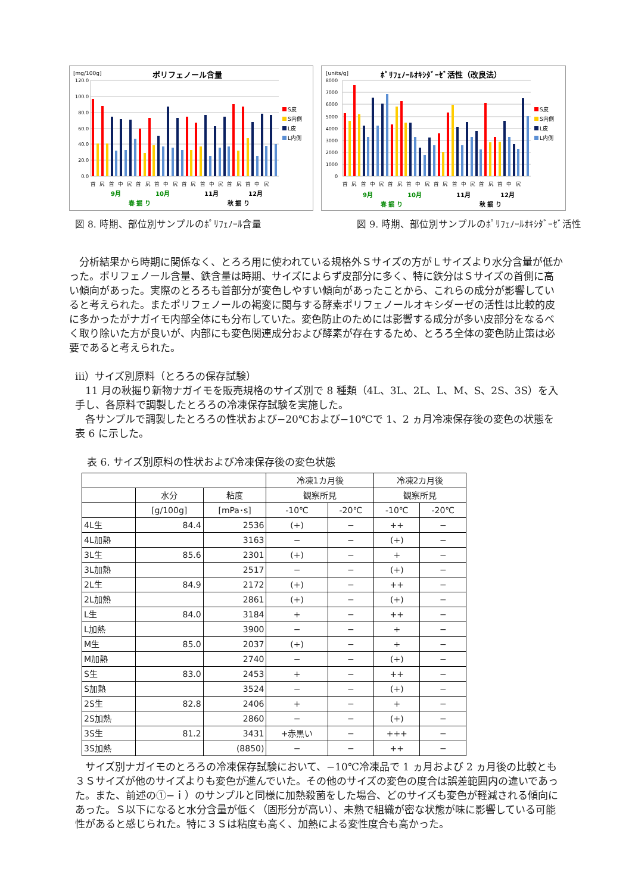[mg/100g]
ポリフェノール含量
120.0
100.0
80.0
60.0
40.0
20.0
0.0
S皮
S内側
L皮
L内側
首尻首中尻首尻首中尻首尻首中尻首尻首中尻
9月
10月
11月
12月
春 掘 り
秋 掘 り
[units/g]
ﾎﾟﾘﾌｪﾉｰﾙｵｷｼﾀﾞｰｾﾞ活性（改良法）
8000
7000
6000
5000
4000
3000
2000
1000
0
S皮
S内側
L皮
L内側
首尻首中尻首尻首中尻首尻首中尻首尻首中尻
9月
10月
11月
12月
春 掘 り
秋 掘 り
図 8. 時期、部位別サンプルのﾎﾟﾘﾌｪﾉｰﾙ含量 図 9. 時期、部位別サンプルのﾎﾟﾘﾌｪﾉｰﾙｵｷｼﾀﾞｰｾﾞ活性
　分析結果から時期に関係なく、とろろ用に使われている規格外Ｓサイズの方がＬサイズより水分含量が低かった。ポリフェノール含量、鉄含量は時期、サイズによらず皮部分に多く、特に鉄分はＳサイズの首側に高い傾向があった。実際のとろろも首部分が変色しやすい傾向があったことから、これらの成分が影響していると考えられた。またポリフェノールの褐変に関与する酵素ポリフェノールオキシダーゼの活性は比較的皮に多かったがナガイモ内部全体にも分布していた。変色防止のためには影響する成分が多い皮部分をなるべく取り除いた方が良いが、内部にも変色関連成分および酵素が存在するため、とろろ全体の変色防止策は必要であると考えられた。
ⅲ）サイズ別原料（とろろの保存試験）
　11 月の秋掘り新物ナガイモを販売規格のサイズ別で 8 種類（4L、3L、2L、L、M、S、2S、3S）を入手し、各原料で調製したとろろの冷凍保存試験を実施した。
　各サンプルで調製したとろろの性状および−20℃および−10℃で 1、2 ヵ月冷凍保存後の変色の状態を表 6 に示した。
表 6. サイズ別原料の性状および冷凍保存後の変色状態
| | | | 冷凍1カ月後 | | 冷凍2カ月後 | |
| | 水分 | 粘度 | 観察所見 | | 観察所見 | |
| | [g/100g] | [mPa･s] | -10℃ | -20℃ | -10℃ | -20℃ |
| 4L生 | 84.4 | 2536 | (+) | − | ++ | − |
| 4L加熱 | | 3163 | − | − | (+) | − |
| 3L生 | 85.6 | 2301 | (+) | − | + | − |
| 3L加熱 | | 2517 | − | − | (+) | − |
| 2L生 | 84.9 | 2172 | (+) | − | ++ | − |
| 2L加熱 | | 2861 | (+) | − | (+) | − |
| L生 | 84.0 | 3184 | + | − | ++ | − |
| L加熱 | | 3900 | − | − | + | − |
| M生 | 85.0 | 2037 | (+) | − | + | − |
| M加熱 | | 2740 | − | − | (+) | − |
| S生 | 83.0 | 2453 | + | − | ++ | − |
| S加熱 | | 3524 | − | − | (+) | − |
| 2S生 | 82.8 | 2406 | + | − | + | − |
| 2S加熱 | | 2860 | − | − | (+) | − |
| 3S生 | 81.2 | 3431 | +赤黒い | − | +++ | − |
| 3S加熱 | | (8850) | − | − | ++ | − |
　サイズ別ナガイモのとろろの冷凍保存試験において、−10℃冷凍品で 1 ヵ月および 2 ヵ月後の比較とも３Ｓサイズが他のサイズよりも変色が進んでいた。その他のサイズの変色の度合は誤差範囲内の違いであった。また、前述の①−ｉ）のサンプルと同様に加熱殺菌をした場合、どのサイズも変色が軽減される傾向にあった。Ｓ以下になると水分含量が低く（固形分が高い）、未熟で組織が密な状態が味に影響している可能性があると感じられた。特に３Ｓは粘度も高く、加熱による変性度合も高かった。